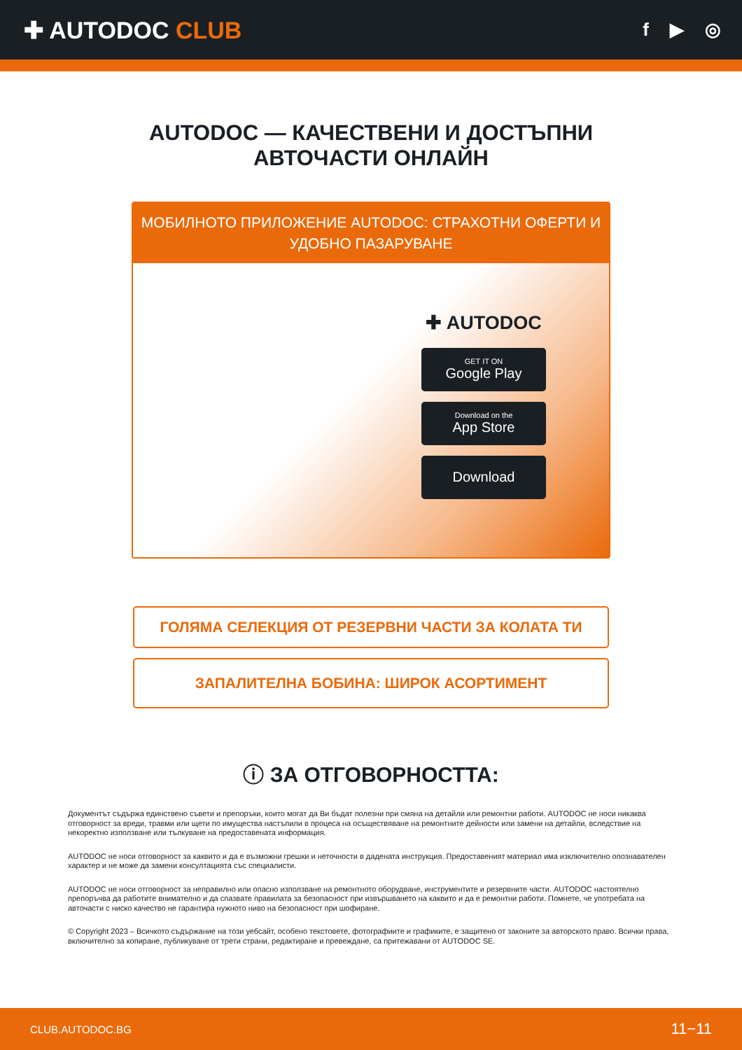✚ AUTODOC CLUB
f ▶ ◎
AUTODOC — КАЧЕСТВЕНИ И ДОСТЪПНИ
АВТОЧАСТИ ОНЛАЙН
МОБИЛНОТО ПРИЛОЖЕНИЕ AUTODOC: СТРАХОТНИ ОФЕРТИ И УДОБНО ПАЗАРУВАНЕ
✚ AUTODOC
GET IT ON
Google Play
Download on the
App Store
Download
ГОЛЯМА СЕЛЕКЦИЯ ОТ РЕЗЕРВНИ ЧАСТИ ЗА КОЛАТА ТИ
ЗАПАЛИТЕЛНА БОБИНА: ШИРОК АСОРТИМЕНТ
ⓘ ЗА ОТГОВОРНОСТТА:
Документът съдържа единствено съвети и препоръки, които могат да Ви бъдат полезни при смяна на детайли или ремонтни работи. AUTODOC не носи никаква отговорност за вреди, травми или щети по имущества настъпили в процеса на осъществяване на ремонтните дейности или замени на детайли, вследствие на некоректно използване или тълкуване на предоставената информация.
AUTODOC не носи отговорност за каквито и да е възможни грешки и неточности в дадената инструкция. Предоставеният материал има изключително опознавателен характер и не може да замени консултацията със специалисти.
AUTODOC не носи отговорност за неправилно или опасно използване на ремонтното оборудване, инструментите и резервните части. AUTODOC настоятелно препоръчва да работите внимателно и да спазвате правилата за безопасност при извършването на каквито и да е ремонтни работи. Помнете, че употребата на авточасти с ниско качество не гарантира нужното ниво на безопасност при шофиране.
© Copyright 2023 – Всичкото съдържание на този уебсайт, особено текстовете, фотографиите и графиките, е защитено от законите за авторското право. Всички права, включително за копиране, публикуване от трети страни, редактиране и превеждане, са притежавани от AUTODOC SE.
CLUB.AUTODOC.BG 11−11